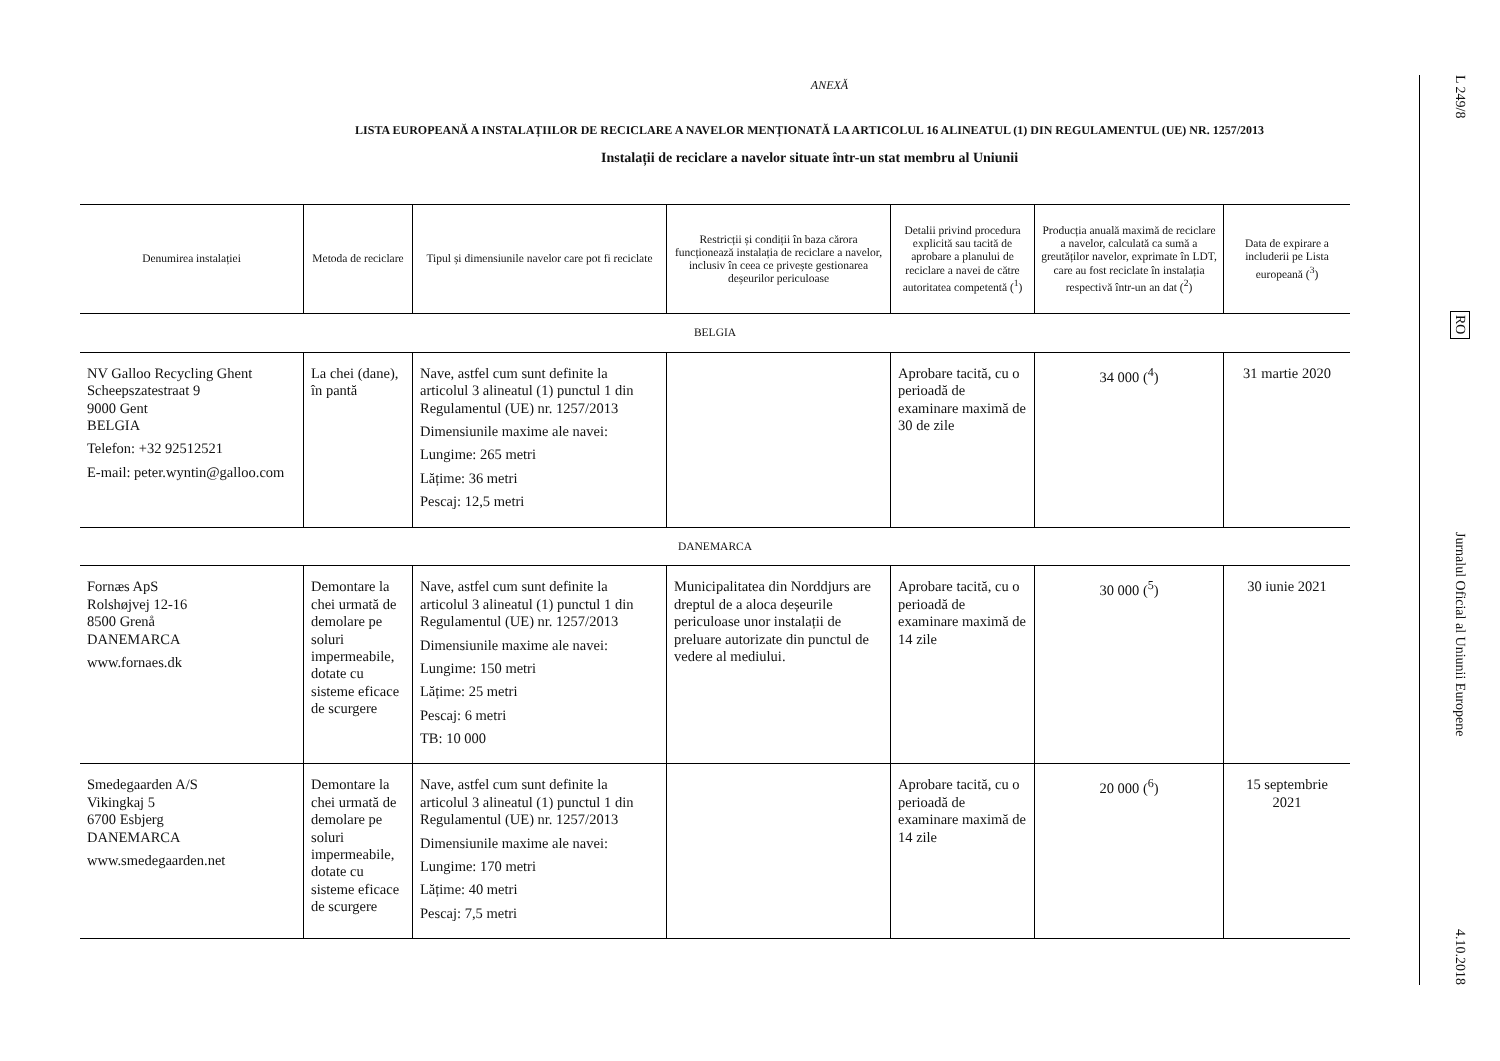ANEXĂ
LISTA EUROPEANĂ A INSTALAȚIILOR DE RECICLARE A NAVELOR MENȚIONATĂ LA ARTICOLUL 16 ALINEATUL (1) DIN REGULAMENTUL (UE) NR. 1257/2013
Instalații de reciclare a navelor situate într-un stat membru al Uniunii
| Denumirea instalației | Metoda de reciclare | Tipul și dimensiunile navelor care pot fi reciclate | Restricții și condiții în baza cărora funcționează instalația de reciclare a navelor, inclusiv în ceea ce privește gestionarea deșeurilor periculoase | Detalii privind procedura explicită sau tacită de aprobare a planului de reciclare a navei de către autoritatea competentă (<sup>1</sup>) | Producția anuală maximă de reciclare a navelor, calculată ca sumă a greutăților navelor, exprimate în LDT, care au fost reciclate în instalația respectivă într-un an dat (<sup>2</sup>) | Data de expirare a includerii pe Lista europeană (<sup>3</sup>) |
| --- | --- | --- | --- | --- | --- | --- |
| BELGIA | | | | | | |
| NV Galloo Recycling Ghent Scheepszatestraat 9 9000 Gent BELGIA Telefon: +32 92512521 E-mail: peter.wyntin@galloo.com | La chei (dane), în pantă | Nave, astfel cum sunt definite la articolul 3 alineatul (1) punctul 1 din Regulamentul (UE) nr. 1257/2013 Dimensiunile maxime ale navei: Lungime: 265 metri Lățime: 36 metri Pescaj: 12,5 metri | | Aprobare tacită, cu o perioadă de examinare maximă de 30 de zile | 34 000 (<sup>4</sup>) | 31 martie 2020 |
| DANEMARCA | | | | | | |
| Fornæs ApS Rolshøjvej 12-16 8500 Grenå DANEMARCA www.fornaes.dk | Demontare la chei urmată de demolare pe soluri impermeabile, dotate cu sisteme eficace de scurgere | Nave, astfel cum sunt definite la articolul 3 alineatul (1) punctul 1 din Regulamentul (UE) nr. 1257/2013 Dimensiunile maxime ale navei: Lungime: 150 metri Lățime: 25 metri Pescaj: 6 metri TB: 10 000 | Municipalitatea din Norddjurs are dreptul de a aloca deșeurile periculoase unor instalații de preluare autorizate din punctul de vedere al mediului. | Aprobare tacită, cu o perioadă de examinare maximă de 14 zile | 30 000 (<sup>5</sup>) | 30 iunie 2021 |
| Smedegaarden A/S Vikingkaj 5 6700 Esbjerg DANEMARCA www.smedegaarden.net | Demontare la chei urmată de demolare pe soluri impermeabile, dotate cu sisteme eficace de scurgere | Nave, astfel cum sunt definite la articolul 3 alineatul (1) punctul 1 din Regulamentul (UE) nr. 1257/2013 Dimensiunile maxime ale navei: Lungime: 170 metri Lățime: 40 metri Pescaj: 7,5 metri | | Aprobare tacită, cu o perioadă de examinare maximă de 14 zile | 20 000 (<sup>6</sup>) | 15 septembrie 2021 |
L 249/8
RO
Jurnalul Oficial al Uniunii Europene
4.10.2018